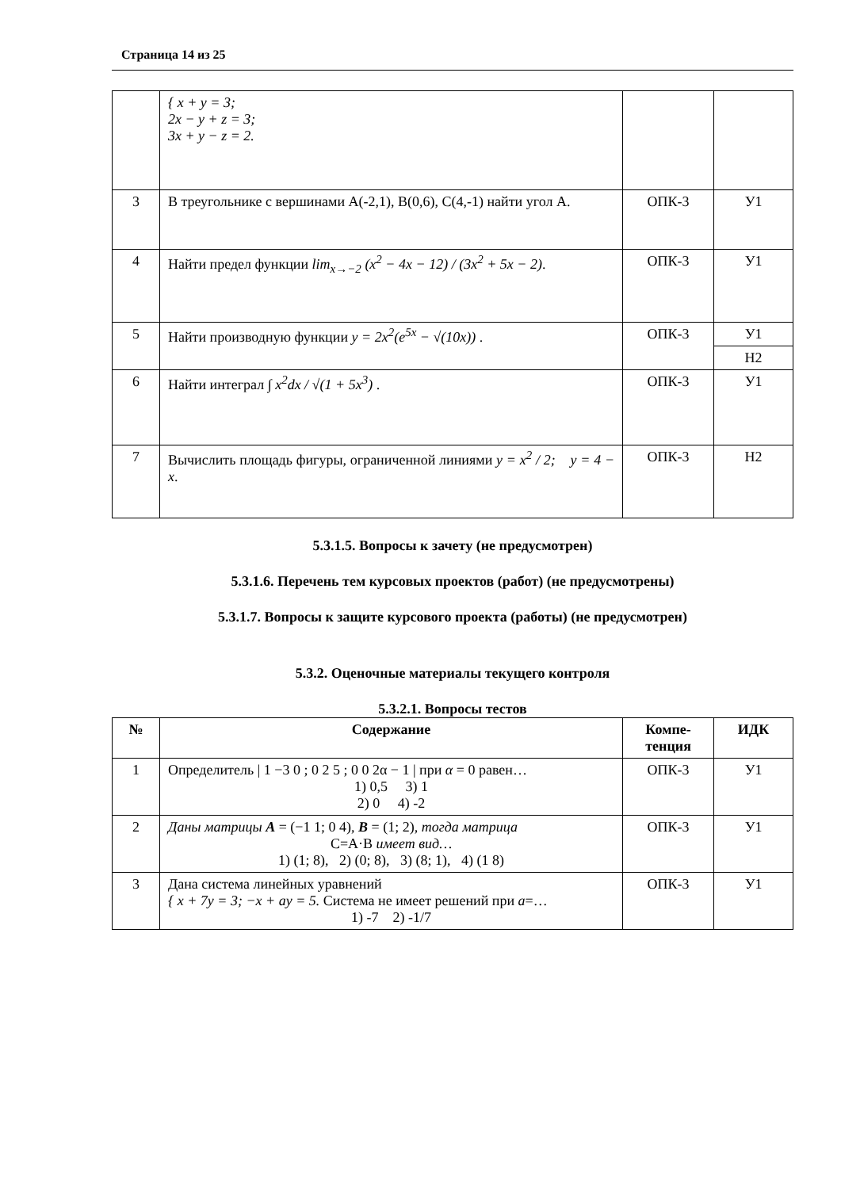Страница 14 из 25
| | { x + y = 3; 2x − y + z = 3; 3x + y − z = 2. | | |
| 3 | В треугольнике с вершинами А(-2,1), В(0,6), С(4,-1) найти угол А. | ОПК-3 | У1 |
| 4 | Найти предел функции lim<sub>x→−2</sub> (x<sup>2</sup> − 4x − 12) / (3x<sup>2</sup> + 5x − 2) . | ОПК-3 | У1 |
| 5 | Найти производную функции y = 2x<sup>2</sup>(e<sup>5x</sup> − √(10x)) . | ОПК-3 | У1 |
| | | | Н2 |
| 6 | Найти интеграл ∫ x<sup>2</sup>dx / √(1 + 5x<sup>3</sup>) . | ОПК-3 | У1 |
| 7 | Вычислить площадь фигуры, ограниченной линиями y = x<sup>2</sup> / 2; y = 4 − x . | ОПК-3 | Н2 |
5.3.1.5. Вопросы к зачету (не предусмотрен)
5.3.1.6. Перечень тем курсовых проектов (работ) (не предусмотрены)
5.3.1.7. Вопросы к защите курсового проекта (работы) (не предусмотрен)
5.3.2. Оценочные материалы текущего контроля
5.3.2.1. Вопросы тестов
| № | Содержание | Компе- тенция | ИДК |
| --- | --- | --- | --- |
| 1 | Определитель / 1 −3 0 ; 0 2 5 ; 0 0 2α − 1 / при α = 0 равен… 1) 0,5 3) 1 2) 0 4) -2 | ОПК-3 | У1 |
| 2 | Даны матрицы A = (−1 1; 0 4), B = (1; 2), тогда матрица С=А·В имеет вид… 1) (1; 8), 2) (0; 8), 3) (8; 1), 4) (1 8) | ОПК-3 | У1 |
| 3 | Дана система линейных уравнений { x + 7y = 3; −x + ay = 5. Система не имеет решений при a =… 1) -7 2) -1/7 | ОПК-3 | У1 |